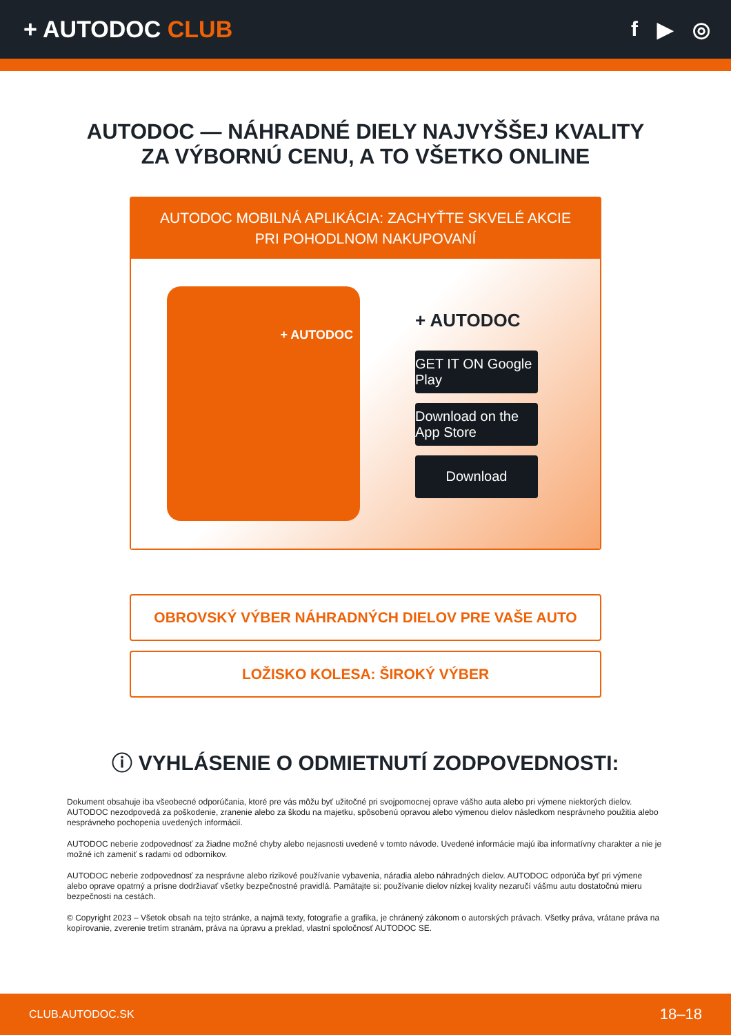+ AUTODOC CLUB f ▶ ◎
AUTODOC — NÁHRADNÉ DIELY NAJVYŠŠEJ KVALITY
ZA VÝBORNÚ CENU, A TO VŠETKO ONLINE
AUTODOC MOBILNÁ APLIKÁCIA: ZACHYŤTE SKVELÉ AKCIE PRI POHODLNOM NAKUPOVANÍ
+ AUTODOC
+ AUTODOC
GET IT ON Google Play
Download on the App Store
Download
OBROVSKÝ VÝBER NÁHRADNÝCH DIELOV PRE VAŠE AUTO
LOŽISKO KOLESA: ŠIROKÝ VÝBER
ⓘ VYHLÁSENIE O ODMIETNUTÍ ZODPOVEDNOSTI:
Dokument obsahuje iba všeobecné odporúčania, ktoré pre vás môžu byť užitočné pri svojpomocnej oprave vášho auta alebo pri výmene niektorých dielov. AUTODOC nezodpovedá za poškodenie, zranenie alebo za škodu na majetku, spôsobenú opravou alebo výmenou dielov následkom nesprávneho použitia alebo nesprávneho pochopenia uvedených informácií.
AUTODOC neberie zodpovednosť za žiadne možné chyby alebo nejasnosti uvedené v tomto návode. Uvedené informácie majú iba informatívny charakter a nie je možné ich zameniť s radami od odborníkov.
AUTODOC neberie zodpovednosť za nesprávne alebo rizikové používanie vybavenia, náradia alebo náhradných dielov. AUTODOC odporúča byť pri výmene alebo oprave opatrný a prísne dodržiavať všetky bezpečnostné pravidlá. Pamätajte si: používanie dielov nízkej kvality nezaručí vášmu autu dostatočnú mieru bezpečnosti na cestách.
© Copyright 2023 – Všetok obsah na tejto stránke, a najmä texty, fotografie a grafika, je chránený zákonom o autorských právach. Všetky práva, vrátane práva na kopírovanie, zverenie tretím stranám, práva na úpravu a preklad, vlastní spoločnosť AUTODOC SE.
CLUB.AUTODOC.SK 18–18